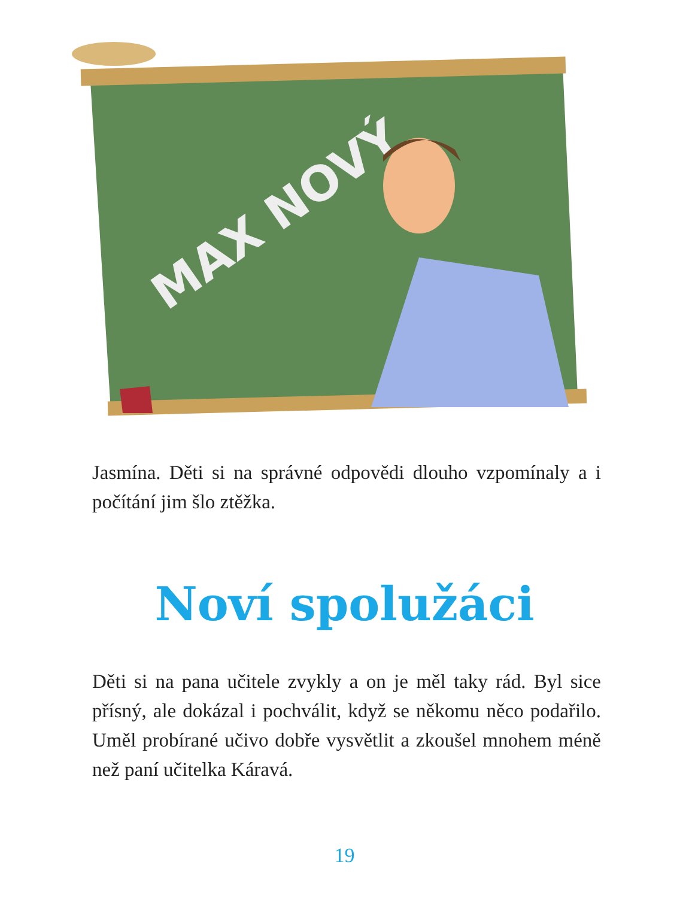MAX NOVÝ
Jasmína. Děti si na správné odpovědi dlouho vzpomínaly a i počítání jim šlo ztěžka.
Noví spolužáci
Děti si na pana učitele zvykly a on je měl taky rád. Byl sice přísný, ale dokázal i pochválit, když se někomu něco podařilo. Uměl probírané učivo dobře vysvětlit a zkoušel mnohem méně než paní učitelka Káravá.
19